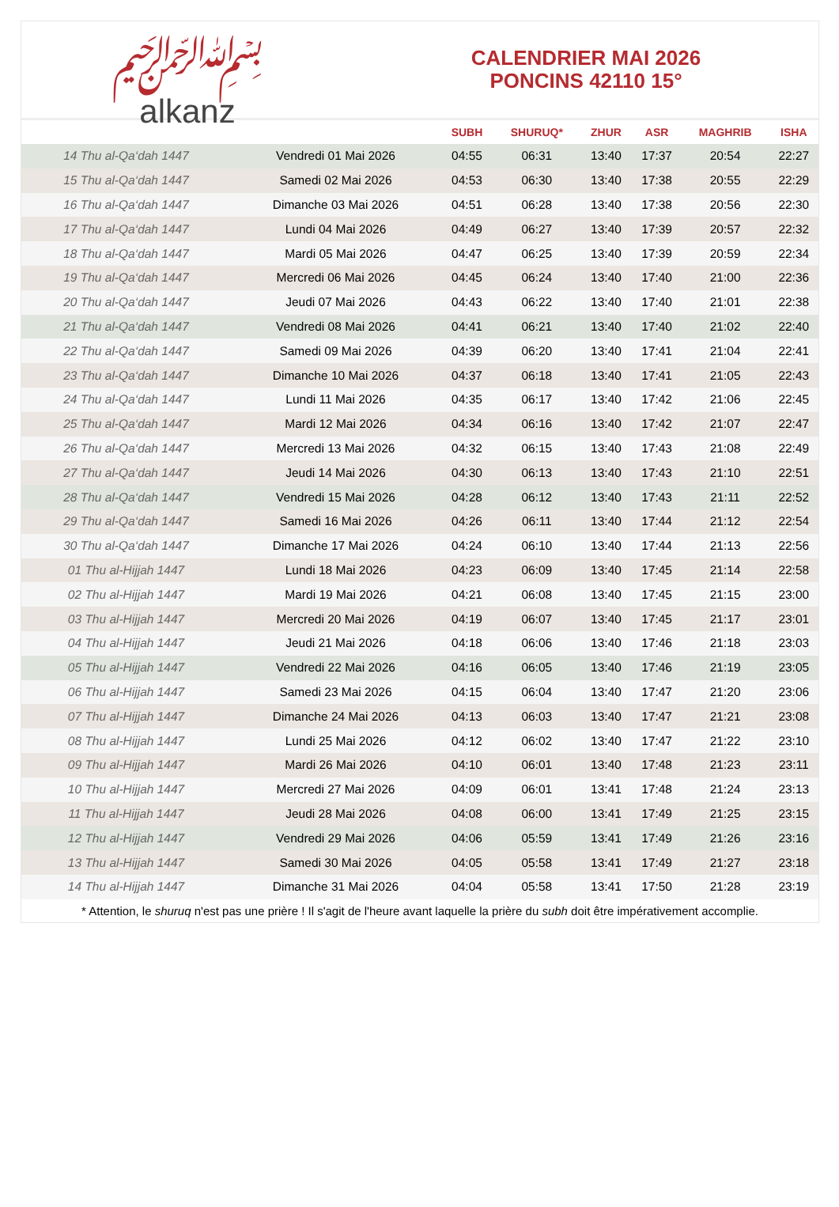﷽
alkanz
CALENDRIER MAI 2026
PONCINS 42110 15°
| | | SUBH | SHURUQ* | ZHUR | ASR | MAGHRIB | ISHA |
| --- | --- | --- | --- | --- | --- | --- | --- |
| 14 Thu al-Qa‘dah 1447 | Vendredi 01 Mai 2026 | 04:55 | 06:31 | 13:40 | 17:37 | 20:54 | 22:27 |
| 15 Thu al-Qa‘dah 1447 | Samedi 02 Mai 2026 | 04:53 | 06:30 | 13:40 | 17:38 | 20:55 | 22:29 |
| 16 Thu al-Qa‘dah 1447 | Dimanche 03 Mai 2026 | 04:51 | 06:28 | 13:40 | 17:38 | 20:56 | 22:30 |
| 17 Thu al-Qa‘dah 1447 | Lundi 04 Mai 2026 | 04:49 | 06:27 | 13:40 | 17:39 | 20:57 | 22:32 |
| 18 Thu al-Qa‘dah 1447 | Mardi 05 Mai 2026 | 04:47 | 06:25 | 13:40 | 17:39 | 20:59 | 22:34 |
| 19 Thu al-Qa‘dah 1447 | Mercredi 06 Mai 2026 | 04:45 | 06:24 | 13:40 | 17:40 | 21:00 | 22:36 |
| 20 Thu al-Qa‘dah 1447 | Jeudi 07 Mai 2026 | 04:43 | 06:22 | 13:40 | 17:40 | 21:01 | 22:38 |
| 21 Thu al-Qa‘dah 1447 | Vendredi 08 Mai 2026 | 04:41 | 06:21 | 13:40 | 17:40 | 21:02 | 22:40 |
| 22 Thu al-Qa‘dah 1447 | Samedi 09 Mai 2026 | 04:39 | 06:20 | 13:40 | 17:41 | 21:04 | 22:41 |
| 23 Thu al-Qa‘dah 1447 | Dimanche 10 Mai 2026 | 04:37 | 06:18 | 13:40 | 17:41 | 21:05 | 22:43 |
| 24 Thu al-Qa‘dah 1447 | Lundi 11 Mai 2026 | 04:35 | 06:17 | 13:40 | 17:42 | 21:06 | 22:45 |
| 25 Thu al-Qa‘dah 1447 | Mardi 12 Mai 2026 | 04:34 | 06:16 | 13:40 | 17:42 | 21:07 | 22:47 |
| 26 Thu al-Qa‘dah 1447 | Mercredi 13 Mai 2026 | 04:32 | 06:15 | 13:40 | 17:43 | 21:08 | 22:49 |
| 27 Thu al-Qa‘dah 1447 | Jeudi 14 Mai 2026 | 04:30 | 06:13 | 13:40 | 17:43 | 21:10 | 22:51 |
| 28 Thu al-Qa‘dah 1447 | Vendredi 15 Mai 2026 | 04:28 | 06:12 | 13:40 | 17:43 | 21:11 | 22:52 |
| 29 Thu al-Qa‘dah 1447 | Samedi 16 Mai 2026 | 04:26 | 06:11 | 13:40 | 17:44 | 21:12 | 22:54 |
| 30 Thu al-Qa‘dah 1447 | Dimanche 17 Mai 2026 | 04:24 | 06:10 | 13:40 | 17:44 | 21:13 | 22:56 |
| 01 Thu al-Hijjah 1447 | Lundi 18 Mai 2026 | 04:23 | 06:09 | 13:40 | 17:45 | 21:14 | 22:58 |
| 02 Thu al-Hijjah 1447 | Mardi 19 Mai 2026 | 04:21 | 06:08 | 13:40 | 17:45 | 21:15 | 23:00 |
| 03 Thu al-Hijjah 1447 | Mercredi 20 Mai 2026 | 04:19 | 06:07 | 13:40 | 17:45 | 21:17 | 23:01 |
| 04 Thu al-Hijjah 1447 | Jeudi 21 Mai 2026 | 04:18 | 06:06 | 13:40 | 17:46 | 21:18 | 23:03 |
| 05 Thu al-Hijjah 1447 | Vendredi 22 Mai 2026 | 04:16 | 06:05 | 13:40 | 17:46 | 21:19 | 23:05 |
| 06 Thu al-Hijjah 1447 | Samedi 23 Mai 2026 | 04:15 | 06:04 | 13:40 | 17:47 | 21:20 | 23:06 |
| 07 Thu al-Hijjah 1447 | Dimanche 24 Mai 2026 | 04:13 | 06:03 | 13:40 | 17:47 | 21:21 | 23:08 |
| 08 Thu al-Hijjah 1447 | Lundi 25 Mai 2026 | 04:12 | 06:02 | 13:40 | 17:47 | 21:22 | 23:10 |
| 09 Thu al-Hijjah 1447 | Mardi 26 Mai 2026 | 04:10 | 06:01 | 13:40 | 17:48 | 21:23 | 23:11 |
| 10 Thu al-Hijjah 1447 | Mercredi 27 Mai 2026 | 04:09 | 06:01 | 13:41 | 17:48 | 21:24 | 23:13 |
| 11 Thu al-Hijjah 1447 | Jeudi 28 Mai 2026 | 04:08 | 06:00 | 13:41 | 17:49 | 21:25 | 23:15 |
| 12 Thu al-Hijjah 1447 | Vendredi 29 Mai 2026 | 04:06 | 05:59 | 13:41 | 17:49 | 21:26 | 23:16 |
| 13 Thu al-Hijjah 1447 | Samedi 30 Mai 2026 | 04:05 | 05:58 | 13:41 | 17:49 | 21:27 | 23:18 |
| 14 Thu al-Hijjah 1447 | Dimanche 31 Mai 2026 | 04:04 | 05:58 | 13:41 | 17:50 | 21:28 | 23:19 |
* Attention, le shuruq n'est pas une prière ! Il s'agit de l'heure avant laquelle la prière du subh doit être impérativement accomplie.